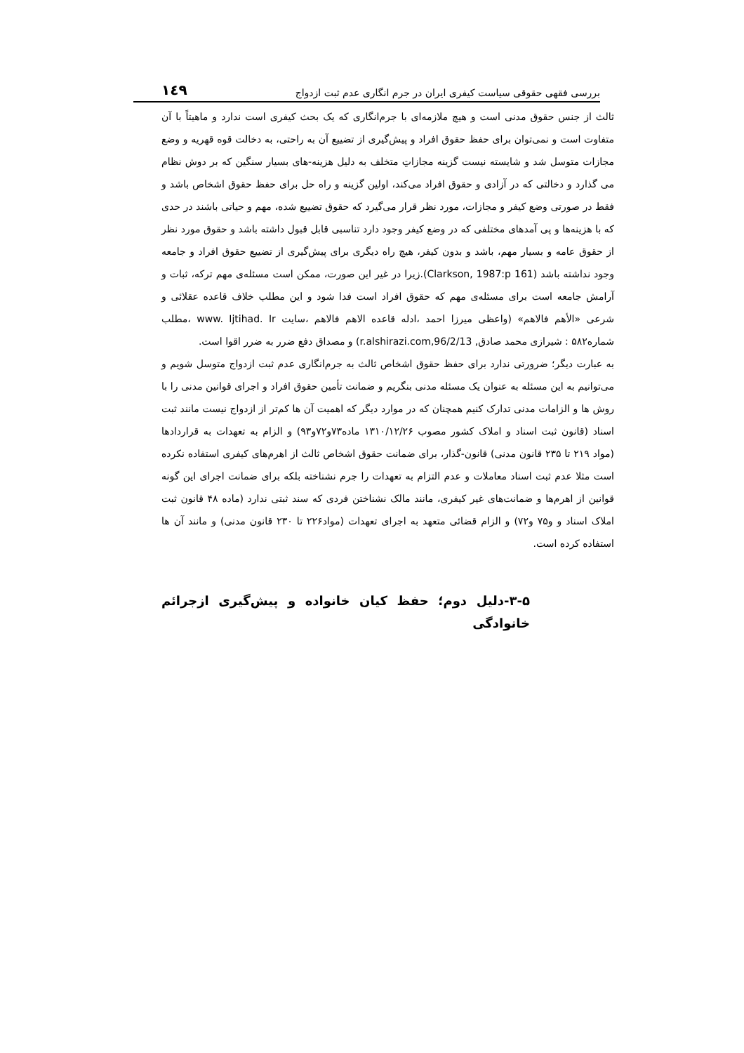۱٤۹ بررسی فقهی حقوقی سیاست کیفری ایران در جرم انگاری عدم ثبت ازدواج
ثالث از جنس حقوق مدنی است و هیچ ملازمه‌ای با جرم‌انگاری که یک بحث کیفری است ندارد و ماهیتاً با آن متفاوت است و نمی‌توان برای حفظ حقوق افراد و پیش‌گیری از تضییع آن به راحتی، به دخالت قوه قهریه و وضع مجازات متوسل شد و شایسته نیست گزینه مجازاتِ متخلف به دلیل هزینه-های بسیار سنگین که بر دوش نظام می گذارد و دخالتی که در آزادی و حقوق افراد می‌کند، اولین گزینه و راه حل برای حفظ حقوق اشخاص باشد و فقط در صورتی وضع کیفر و مجازات، مورد نظر قرار می‌گیرد که حقوق تضییع شده، مهم و حیاتی باشند در حدی که با هزینه‌ها و پی آمدهای مختلفی که در وضع کیفر وجود دارد تناسبی قابل قبول داشته باشد و حقوق مورد نظر از حقوق عامه و بسیار مهم، باشد و بدون کیفر، هیچ راه دیگری برای پیش‌گیری از تضییع حقوق افراد و جامعه وجود نداشته باشد (Clarkson, 1987:p 161).زیرا در غیر این صورت، ممکن است مسئله‌ی مهم ترکه، ثبات و آرامش جامعه است برای مسئله‌ی مهم که حقوق افراد است فدا شود و این مطلب خلاف قاعده عقلائی و شرعی «الأهم فالاهم» (واعظی میرزا احمد ،ادله قاعده الاهم فالاهم ،سایت www. Ijtihad. Ir ،مطلب شماره۵۸۲ : شیرازی محمد صادق, r.alshirazi.com,96/2/13) و مصداق دفع ضرر به ضرر اقوا است.
به عبارت دیگر؛ ضرورتی ندارد برای حفظ حقوق اشخاص ثالث به جرم‌انگاری عدم ثبت ازدواج متوسل شویم و می‌توانیم به این مسئله به عنوان یک مسئله مدنی بنگریم و ضمانت تأمین حقوق افراد و اجرای قوانین مدنی را با روش ها و الزامات مدنی تدارک کنیم همچنان که در موارد دیگر که اهمیت آن ها کم‌تر از ازدواج نیست مانند ثبت اسناد (قانون ثبت اسناد و املاک کشور مصوب ۱۳۱۰/۱۲/۲۶ ماده۷۳و۷۲و۹۳) و الزام به تعهدات به قراردادها (مواد ۲۱۹ تا ۲۳۵ قانون مدنی) قانون-گذار، برای ضمانت حقوق اشخاص ثالث از اهرم‌های کیفری استفاده نکرده است مثلا عدم ثبت اسناد معاملات و عدم التزام به تعهدات را جرم نشناخته بلکه برای ضمانت اجرای این گونه قوانین از اهرم‌ها و ضمانت‌های غیر کیفری، مانند مالک نشناختن فردی که سند ثبتی ندارد (ماده ۴۸ قانون ثبت املاک اسناد و و۷۵ و۷۲) و الزام قضائی متعهد به اجرای تعهدات (مواد۲۲۶ تا ۲۳۰ قانون مدنی) و مانند آن ها استفاده کرده است.
۳-۵-دلیل دوم؛ حفظ کیان خانواده و پیش‌گیری ازجرائم خانوادگی